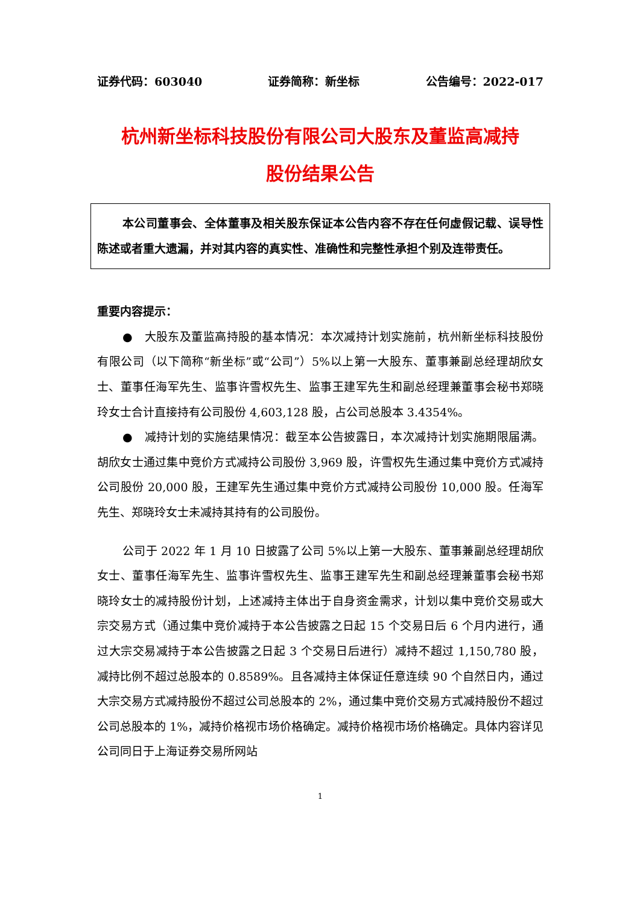证券代码：603040 证券简称：新坐标 公告编号：2022-017
杭州新坐标科技股份有限公司大股东及董监高减持
股份结果公告
本公司董事会、全体董事及相关股东保证本公告内容不存在任何虚假记载、误导性陈述或者重大遗漏，并对其内容的真实性、准确性和完整性承担个别及连带责任。
重要内容提示：
●　大股东及董监高持股的基本情况：本次减持计划实施前，杭州新坐标科技股份有限公司（以下简称“新坐标”或“公司”）5%以上第一大股东、董事兼副总经理胡欣女士、董事任海军先生、监事许雪权先生、监事王建军先生和副总经理兼董事会秘书郑晓玲女士合计直接持有公司股份 4,603,128 股，占公司总股本 3.4354%。
●　减持计划的实施结果情况：截至本公告披露日，本次减持计划实施期限届满。胡欣女士通过集中竞价方式减持公司股份 3,969 股，许雪权先生通过集中竞价方式减持公司股份 20,000 股，王建军先生通过集中竞价方式减持公司股份 10,000 股。任海军先生、郑晓玲女士未减持其持有的公司股份。
公司于 2022 年 1 月 10 日披露了公司 5%以上第一大股东、董事兼副总经理胡欣女士、董事任海军先生、监事许雪权先生、监事王建军先生和副总经理兼董事会秘书郑晓玲女士的减持股份计划，上述减持主体出于自身资金需求，计划以集中竞价交易或大宗交易方式（通过集中竞价减持于本公告披露之日起 15 个交易日后 6 个月内进行，通过大宗交易减持于本公告披露之日起 3 个交易日后进行）减持不超过 1,150,780 股，减持比例不超过总股本的 0.8589%。且各减持主体保证任意连续 90 个自然日内，通过大宗交易方式减持股份不超过公司总股本的 2%，通过集中竞价交易方式减持股份不超过公司总股本的 1%，减持价格视市场价格确定。减持价格视市场价格确定。具体内容详见公司同日于上海证券交易所网站
1